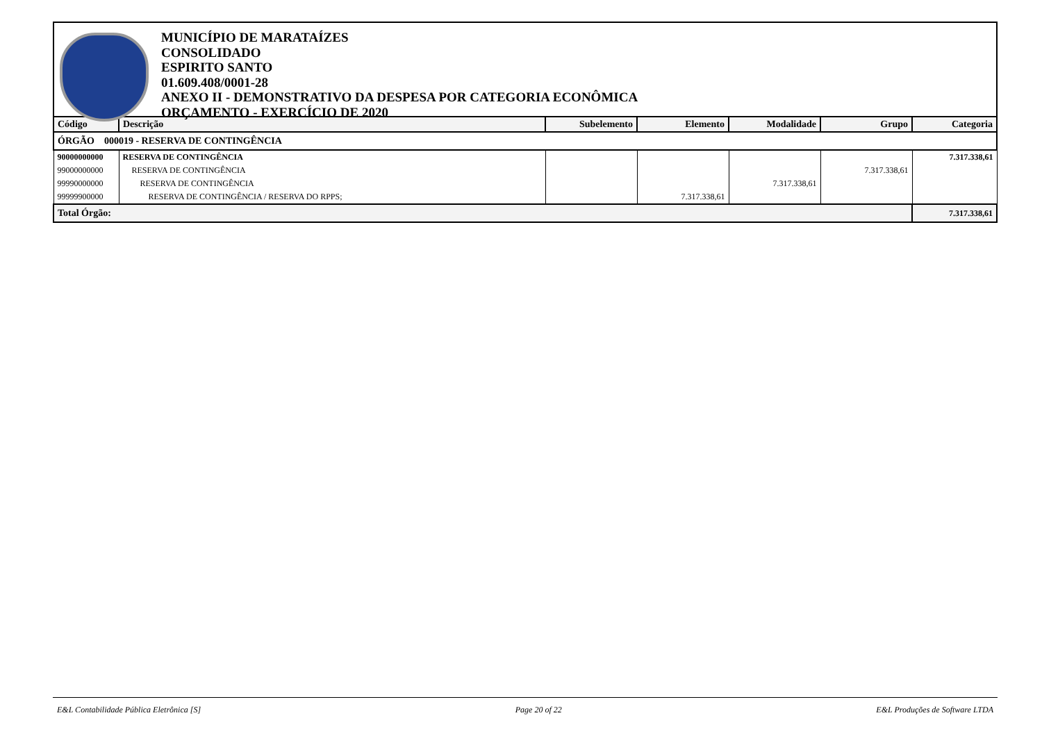MUNICÍPIO DE MARATAÍZES
CONSOLIDADO
ESPIRITO SANTO
01.609.408/0001-28
ANEXO II - DEMONSTRATIVO DA DESPESA POR CATEGORIA ECONÔMICA
ORÇAMENTO - EXERCÍCIO DE 2020
| Código | Descrição | Subelemento | Elemento | Modalidade | Grupo | Categoria |
| --- | --- | --- | --- | --- | --- | --- |
| ÓRGÃO 000019 - RESERVA DE CONTINGÊNCIA | | | | | | |
| 90000000000 | RESERVA DE CONTINGÊNCIA | | | | | 7.317.338,61 |
| 99000000000 | RESERVA DE CONTINGÊNCIA | | | | 7.317.338,61 | |
| 99990000000 | RESERVA DE CONTINGÊNCIA | | | 7.317.338,61 | | |
| 99999900000 | RESERVA DE CONTINGÊNCIA / RESERVA DO RPPS; | | 7.317.338,61 | | | |
| Total Órgão: | | | | | | 7.317.338,61 |
E&L Contabilidade Pública Eletrônica [S] Page 20 of 22 E&L Produções de Software LTDA